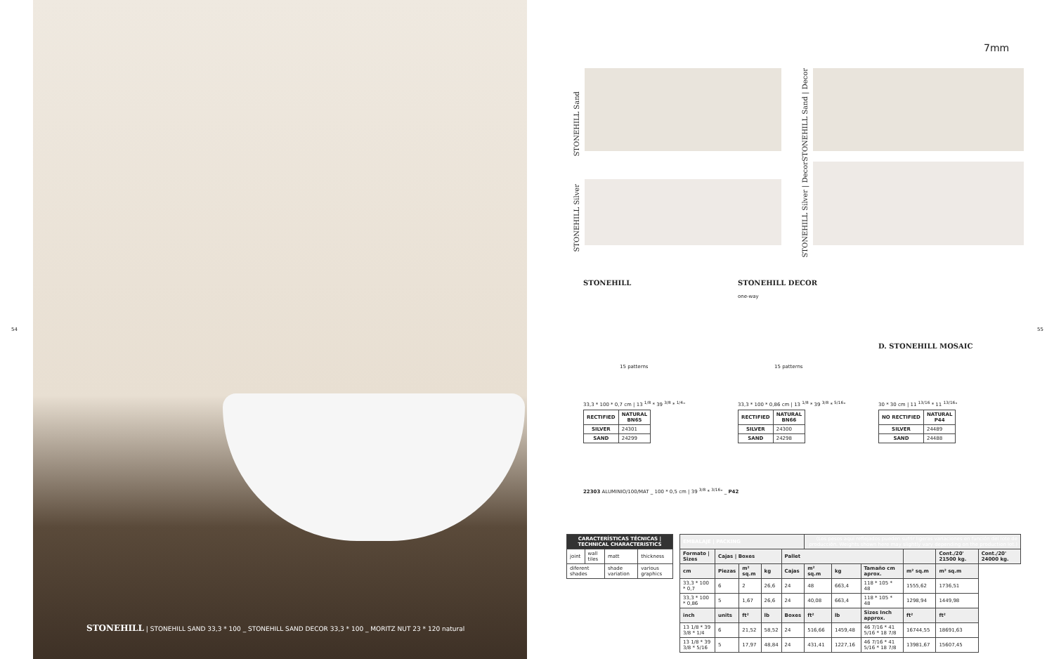54 55
STONEHILL | STONEHILL SAND 33,3 * 100 _ STONEHILL SAND DECOR 33,3 * 100 _ MORITZ NUT 23 * 120 natural
STONEHILL Sand
STONEHILL Sand | Decor
STONEHILL Silver
STONEHILL Silver | Decor
7mm
STONEHILL STONEHILL DECOR
D. STONEHILL MOSAIC
one-way
15 patterns 15 patterns
33,3 * 100 * 0,7 cm | 13 <sup>1/8</sup> * 39 <sup>3/8</sup> * <sup>1/4</sup>"
33,3 * 100 * 0,86 cm | 13 <sup>1/8</sup> * 39 <sup>3/8</sup> * <sup>5/16</sup>"
30 * 30 cm | 11 <sup>13/16</sup> * 11 <sup>13/16</sup>"
| RECTIFIED | NATURAL BN65 |
| --- | --- |
| SILVER | 24301 |
| SAND | 24299 |
| RECTIFIED | NATURAL BN66 |
| --- | --- |
| SILVER | 24300 |
| SAND | 24298 |
| NO RECTIFIED | NATURAL P44 |
| --- | --- |
| SILVER | 24489 |
| SAND | 24488 |
22303 ALUMINIO/100/MAT _ 100 * 0,5 cm | 39 <sup>3/8</sup> * <sup>3/16</sup>" _ P42
| CARACTERÍSTICAS TÉCNICAS / TECHNICAL CHARACTERISTICS | | | |
| --- | --- | --- | --- |
| joint | wall tiles | matt | thickness |
| diferent shades | | shade variation | various graphics |
| EMBALAJE / PACKING | | | | | (Los pesos aquí reflejados pueden sufrir ligeras variaciones en función del lote de producción. Weights shown here may slightly vary depending on the production lot.) | | | | | |
| --- | --- | --- | --- | --- | --- | --- | --- | --- | --- | --- |
| Formato / Sizes | Cajas / Boxes | | | Pallet | | | | | Cont./20' 21500 kg. | Cont./20' 24000 kg. |
| cm | Piezas | m² sq.m | kg | Cajas | m² sq.m | kg | Tamaño cm aprox. | m² sq.m | m² sq.m | |
| 33,3 * 100 * 0,7 | 6 | 2 | 26,6 | 24 | 48 | 663,4 | 118 * 105 * 48 | 1555,62 | 1736,51 | |
| 33,3 * 100 * 0,86 | 5 | 1,67 | 26,6 | 24 | 40,08 | 663,4 | 118 * 105 * 48 | 1298,94 | 1449,98 | |
| inch | units | ft² | lb | Boxes | ft² | lb | Sizes Inch approx. | ft² | ft² | |
| 13 1/8 * 39 3/8 * 1/4 | 6 | 21,52 | 58,52 | 24 | 516,66 | 1459,48 | 46 7/16 * 41 5/16 * 18 7/8 | 16744,55 | 18691,63 | |
| 13 1/8 * 39 3/8 * 5/16 | 5 | 17,97 | 48,84 | 24 | 431,41 | 1227,16 | 46 7/16 * 41 5/16 * 18 7/8 | 13981,67 | 15607,45 | |